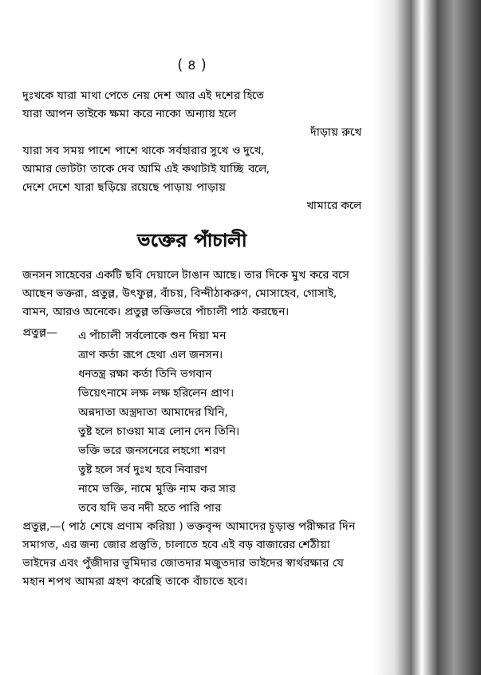( ৪ )
দুঃখকে যারা মাথা পেতে নেয় দেশ আর এই দশের হিতে
যারা আপন ভাইকে ক্ষমা করে নাকো অন্যায় হলে
দাঁড়ায় রুখে
যারা সব সময় পাশে পাশে থাকে সর্বহারার সুখে ও দুখে,
আমার ভোটটা তাকে দেব আমি এই কথাটাই যাচ্ছি বলে,
দেশে দেশে যারা ছড়িয়ে রয়েছে পাড়ায় পাড়ায়
খামারে কলে
ভক্তের পাঁচালী
জনসন সাহেবের একটি ছবি দেয়ালে টাঙান আছে। তার দিকে মুখ করে বসে আছেন ভক্তরা, প্রতুল্ল, উৎফুল্ল, বাঁচয়, বিন্দীঠাকরুণ, মোসাহেব, গোসাই, বামন, আরও অনেকে। প্রতুল্ল ভক্তিভরে পাঁচালী পাঠ করছেন।
প্রতুল্ল—
এ পাঁচালী সর্বলোকে শুন দিয়া মন
ত্রাণ কর্তা রূপে হেথা এল জনসন।
ধনতন্ত্র রক্ষা কর্তা তিনি ভগবান
ভিয়েৎনামে লক্ষ লক্ষ হরিলেন প্রাণ।
অন্নদাতা অস্ত্রদাতা আমাদের যিনি,
তুষ্ট হলে চাওয়া মাত্র লোন দেন তিনি।
ভক্তি ভরে জনসনেরে লহগো শরণ
তুষ্ট হলে সর্ব দুঃখ হবে নিবারণ
নামে ভক্তি, নামে মুক্তি নাম কর সার
তবে যদি ভব নদী হতে পারি পার
প্রতুল্ল,—( পাঠ শেষে প্রণাম করিয়া ) ভক্তবৃন্দ আমাদের চূড়ান্ত পরীক্ষার দিন সমাগত, এর জন্য জোর প্রস্তুতি, চালাতে হবে এই বড় বাজারের শেঠীয়া ভাইদের এবং পুঁজীদার ভূমিদার জোতদার মজুতদার ভাইদের স্বার্থরক্ষার যে মহান শপথ আমরা গ্রহণ করেছি তাকে বাঁচাতে হবে।